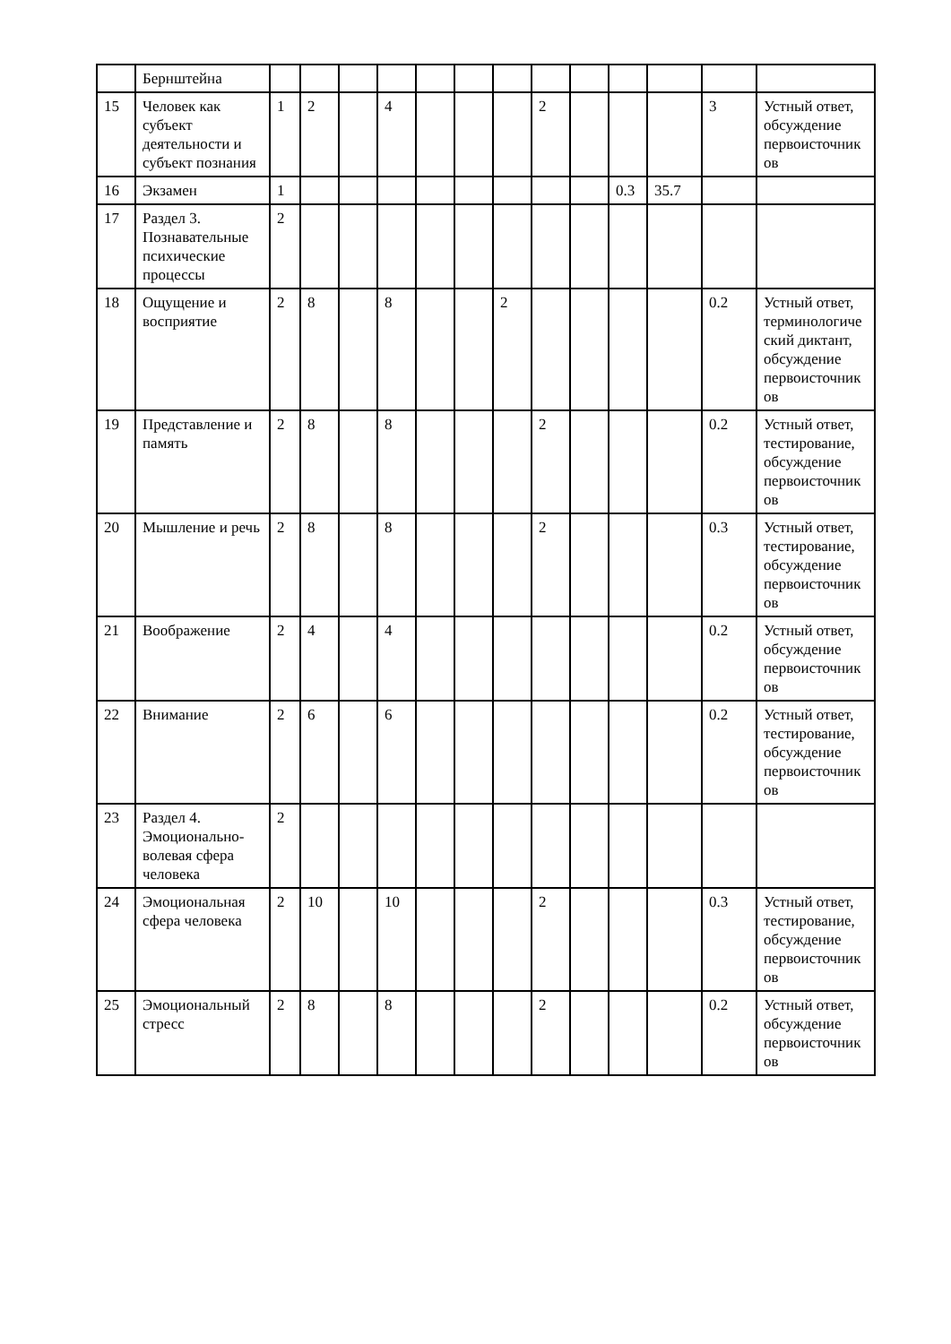| | Бернштейна | | | | | | | | | | | | | |
| 15 | Человек как субъект деятельности и субъект познания | 1 | 2 | | 4 | | | | 2 | | | | 3 | Устный ответ, обсуждение первоисточников |
| 16 | Экзамен | 1 | | | | | | | | | 0.3 | 35.7 | | |
| 17 | Раздел 3. Познавательные психические процессы | 2 | | | | | | | | | | | | |
| 18 | Ощущение и восприятие | 2 | 8 | | 8 | | | 2 | | | | | 0.2 | Устный ответ, терминологический диктант, обсуждение первоисточников |
| 19 | Представление и память | 2 | 8 | | 8 | | | | 2 | | | | 0.2 | Устный ответ, тестирование, обсуждение первоисточников |
| 20 | Мышление и речь | 2 | 8 | | 8 | | | | 2 | | | | 0.3 | Устный ответ, тестирование, обсуждение первоисточников |
| 21 | Воображение | 2 | 4 | | 4 | | | | | | | | 0.2 | Устный ответ, обсуждение первоисточников |
| 22 | Внимание | 2 | 6 | | 6 | | | | | | | | 0.2 | Устный ответ, тестирование, обсуждение первоисточников |
| 23 | Раздел 4. Эмоционально-волевая сфера человека | 2 | | | | | | | | | | | | |
| 24 | Эмоциональная сфера человека | 2 | 10 | | 10 | | | | 2 | | | | 0.3 | Устный ответ, тестирование, обсуждение первоисточников |
| 25 | Эмоциональный стресс | 2 | 8 | | 8 | | | | 2 | | | | 0.2 | Устный ответ, обсуждение первоисточников |